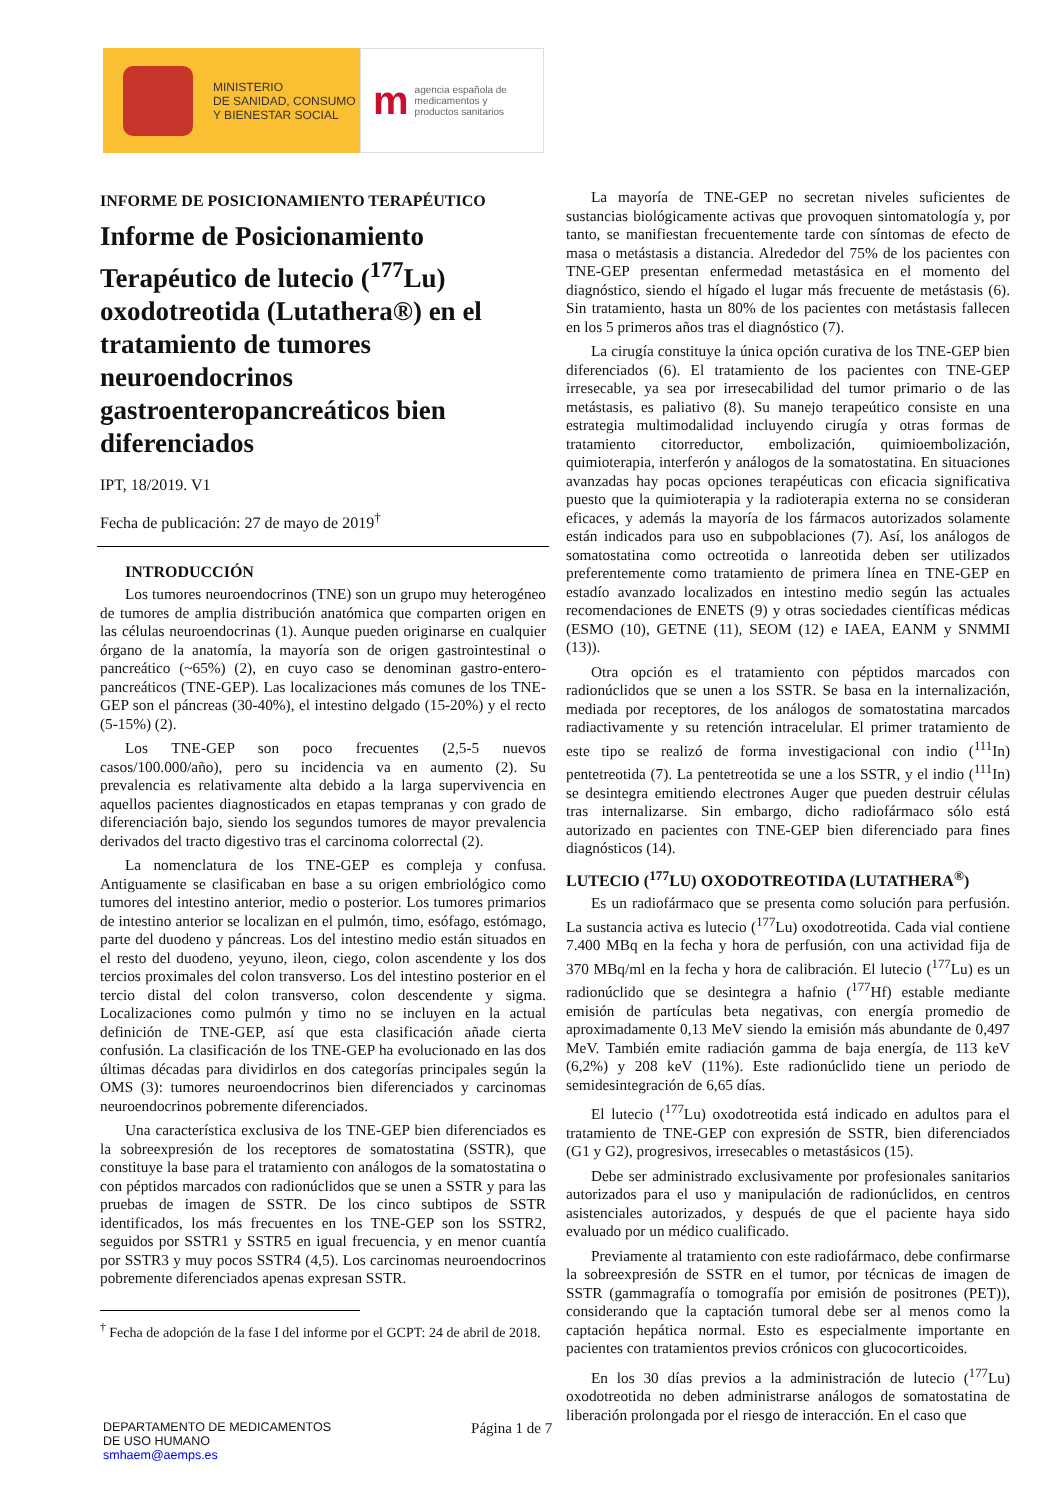MINISTERIO
DE SANIDAD, CONSUMO
Y BIENESTAR SOCIAL
m
agencia española de
medicamentos y
productos sanitarios
INFORME DE POSICIONAMIENTO TERAPÉUTICO
Informe de Posicionamiento Terapéutico de lutecio (<sup>177</sup>Lu) oxodotreotida (Lutathera®) en el tratamiento de tumores neuroendocrinos gastroenteropancreáticos bien diferenciados
IPT, 18/2019. V1
Fecha de publicación: 27 de mayo de 2019<sup>†</sup>
INTRODUCCIÓN
Los tumores neuroendocrinos (TNE) son un grupo muy heterogéneo de tumores de amplia distribución anatómica que comparten origen en las células neuroendocrinas (1). Aunque pueden originarse en cualquier órgano de la anatomía, la mayoría son de origen gastrointestinal o pancreático (~65%) (2), en cuyo caso se denominan gastro-entero-pancreáticos (TNE-GEP). Las localizaciones más comunes de los TNE-GEP son el páncreas (30-40%), el intestino delgado (15-20%) y el recto (5-15%) (2).
Los TNE-GEP son poco frecuentes (2,5-5 nuevos casos/100.000/año), pero su incidencia va en aumento (2). Su prevalencia es relativamente alta debido a la larga supervivencia en aquellos pacientes diagnosticados en etapas tempranas y con grado de diferenciación bajo, siendo los segundos tumores de mayor prevalencia derivados del tracto digestivo tras el carcinoma colorrectal (2).
La nomenclatura de los TNE-GEP es compleja y confusa. Antiguamente se clasificaban en base a su origen embriológico como tumores del intestino anterior, medio o posterior. Los tumores primarios de intestino anterior se localizan en el pulmón, timo, esófago, estómago, parte del duodeno y páncreas. Los del intestino medio están situados en el resto del duodeno, yeyuno, ileon, ciego, colon ascendente y los dos tercios proximales del colon transverso. Los del intestino posterior en el tercio distal del colon transverso, colon descendente y sigma. Localizaciones como pulmón y timo no se incluyen en la actual definición de TNE-GEP, así que esta clasificación añade cierta confusión. La clasificación de los TNE-GEP ha evolucionado en las dos últimas décadas para dividirlos en dos categorías principales según la OMS (3): tumores neuroendocrinos bien diferenciados y carcinomas neuroendocrinos pobremente diferenciados.
Una característica exclusiva de los TNE-GEP bien diferenciados es la sobreexpresión de los receptores de somatostatina (SSTR), que constituye la base para el tratamiento con análogos de la somatostatina o con péptidos marcados con radionúclidos que se unen a SSTR y para las pruebas de imagen de SSTR. De los cinco subtipos de SSTR identificados, los más frecuentes en los TNE-GEP son los SSTR2, seguidos por SSTR1 y SSTR5 en igual frecuencia, y en menor cuantía por SSTR3 y muy pocos SSTR4 (4,5). Los carcinomas neuroendocrinos pobremente diferenciados apenas expresan SSTR.
<sup>†</sup> Fecha de adopción de la fase I del informe por el GCPT: 24 de abril de 2018.
La mayoría de TNE-GEP no secretan niveles suficientes de sustancias biológicamente activas que provoquen sintomatología y, por tanto, se manifiestan frecuentemente tarde con síntomas de efecto de masa o metástasis a distancia. Alrededor del 75% de los pacientes con TNE-GEP presentan enfermedad metastásica en el momento del diagnóstico, siendo el hígado el lugar más frecuente de metástasis (6). Sin tratamiento, hasta un 80% de los pacientes con metástasis fallecen en los 5 primeros años tras el diagnóstico (7).
La cirugía constituye la única opción curativa de los TNE-GEP bien diferenciados (6). El tratamiento de los pacientes con TNE-GEP irresecable, ya sea por irresecabilidad del tumor primario o de las metástasis, es paliativo (8). Su manejo terapeútico consiste en una estrategia multimodalidad incluyendo cirugía y otras formas de tratamiento citorreductor, embolización, quimioembolización, quimioterapia, interferón y análogos de la somatostatina. En situaciones avanzadas hay pocas opciones terapéuticas con eficacia significativa puesto que la quimioterapia y la radioterapia externa no se consideran eficaces, y además la mayoría de los fármacos autorizados solamente están indicados para uso en subpoblaciones (7). Así, los análogos de somatostatina como octreotida o lanreotida deben ser utilizados preferentemente como tratamiento de primera línea en TNE-GEP en estadío avanzado localizados en intestino medio según las actuales recomendaciones de ENETS (9) y otras sociedades científicas médicas (ESMO (10), GETNE (11), SEOM (12) e IAEA, EANM y SNMMI (13)).
Otra opción es el tratamiento con péptidos marcados con radionúclidos que se unen a los SSTR. Se basa en la internalización, mediada por receptores, de los análogos de somatostatina marcados radiactivamente y su retención intracelular. El primer tratamiento de este tipo se realizó de forma investigacional con indio (<sup>111</sup>In) pentetreotida (7). La pentetreotida se une a los SSTR, y el indio (<sup>111</sup>In) se desintegra emitiendo electrones Auger que pueden destruir células tras internalizarse. Sin embargo, dicho radiofármaco sólo está autorizado en pacientes con TNE-GEP bien diferenciado para fines diagnósticos (14).
LUTECIO (<sup>177</sup>LU) OXODOTREOTIDA (LUTATHERA<sup>®</sup>)
Es un radiofármaco que se presenta como solución para perfusión. La sustancia activa es lutecio (<sup>177</sup>Lu) oxodotreotida. Cada vial contiene 7.400 MBq en la fecha y hora de perfusión, con una actividad fija de 370 MBq/ml en la fecha y hora de calibración. El lutecio (<sup>177</sup>Lu) es un radionúclido que se desintegra a hafnio (<sup>177</sup>Hf) estable mediante emisión de partículas beta negativas, con energía promedio de aproximadamente 0,13 MeV siendo la emisión más abundante de 0,497 MeV. También emite radiación gamma de baja energía, de 113 keV (6,2%) y 208 keV (11%). Este radionúclido tiene un periodo de semidesintegración de 6,65 días.
El lutecio (<sup>177</sup>Lu) oxodotreotida está indicado en adultos para el tratamiento de TNE-GEP con expresión de SSTR, bien diferenciados (G1 y G2), progresivos, irresecables o metastásicos (15).
Debe ser administrado exclusivamente por profesionales sanitarios autorizados para el uso y manipulación de radionúclidos, en centros asistenciales autorizados, y después de que el paciente haya sido evaluado por un médico cualificado.
Previamente al tratamiento con este radiofármaco, debe confirmarse la sobreexpresión de SSTR en el tumor, por técnicas de imagen de SSTR (gammagrafía o tomografía por emisión de positrones (PET)), considerando que la captación tumoral debe ser al menos como la captación hepática normal. Esto es especialmente importante en pacientes con tratamientos previos crónicos con glucocorticoides.
En los 30 días previos a la administración de lutecio (<sup>177</sup>Lu) oxodotreotida no deben administrarse análogos de somatostatina de liberación prolongada por el riesgo de interacción. En el caso que
DEPARTAMENTO DE MEDICAMENTOS
DE USO HUMANO
smhaem@aemps.es
Página 1 de 7